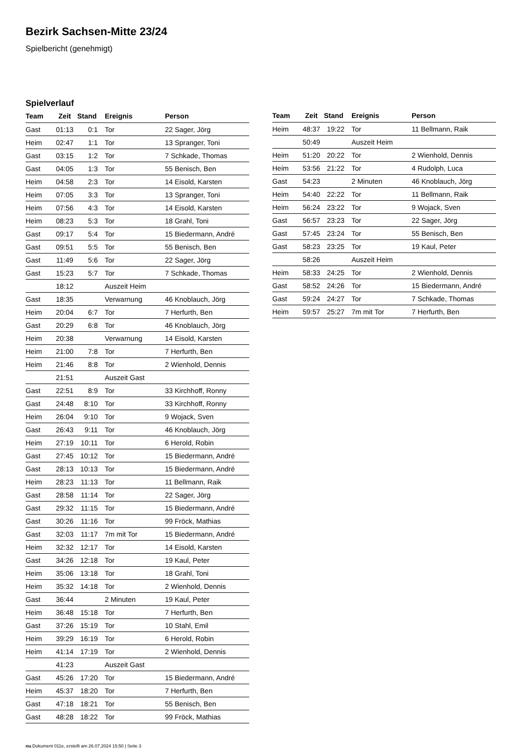Bezirk Sachsen-Mitte 23/24
Spielbericht (genehmigt)
Spielverlauf
| Team | Zeit | Stand | Ereignis | Person |
| --- | --- | --- | --- | --- |
| Gast | 01:13 | 0:1 | Tor | 22 Sager, Jörg |
| Heim | 02:47 | 1:1 | Tor | 13 Spranger, Toni |
| Gast | 03:15 | 1:2 | Tor | 7 Schkade, Thomas |
| Gast | 04:05 | 1:3 | Tor | 55 Benisch, Ben |
| Heim | 04:58 | 2:3 | Tor | 14 Eisold, Karsten |
| Heim | 07:05 | 3:3 | Tor | 13 Spranger, Toni |
| Heim | 07:56 | 4:3 | Tor | 14 Eisold, Karsten |
| Heim | 08:23 | 5:3 | Tor | 18 Grahl, Toni |
| Gast | 09:17 | 5:4 | Tor | 15 Biedermann, André |
| Gast | 09:51 | 5:5 | Tor | 55 Benisch, Ben |
| Gast | 11:49 | 5:6 | Tor | 22 Sager, Jörg |
| Gast | 15:23 | 5:7 | Tor | 7 Schkade, Thomas |
| | 18:12 | | Auszeit Heim | |
| Gast | 18:35 | | Verwarnung | 46 Knoblauch, Jörg |
| Heim | 20:04 | 6:7 | Tor | 7 Herfurth, Ben |
| Gast | 20:29 | 6:8 | Tor | 46 Knoblauch, Jörg |
| Heim | 20:38 | | Verwarnung | 14 Eisold, Karsten |
| Heim | 21:00 | 7:8 | Tor | 7 Herfurth, Ben |
| Heim | 21:46 | 8:8 | Tor | 2 Wienhold, Dennis |
| | 21:51 | | Auszeit Gast | |
| Gast | 22:51 | 8:9 | Tor | 33 Kirchhoff, Ronny |
| Gast | 24:48 | 8:10 | Tor | 33 Kirchhoff, Ronny |
| Heim | 26:04 | 9:10 | Tor | 9 Wojack, Sven |
| Gast | 26:43 | 9:11 | Tor | 46 Knoblauch, Jörg |
| Heim | 27:19 | 10:11 | Tor | 6 Herold, Robin |
| Gast | 27:45 | 10:12 | Tor | 15 Biedermann, André |
| Gast | 28:13 | 10:13 | Tor | 15 Biedermann, André |
| Heim | 28:23 | 11:13 | Tor | 11 Bellmann, Raik |
| Gast | 28:58 | 11:14 | Tor | 22 Sager, Jörg |
| Gast | 29:32 | 11:15 | Tor | 15 Biedermann, André |
| Gast | 30:26 | 11:16 | Tor | 99 Fröck, Mathias |
| Gast | 32:03 | 11:17 | 7m mit Tor | 15 Biedermann, André |
| Heim | 32:32 | 12:17 | Tor | 14 Eisold, Karsten |
| Gast | 34:26 | 12:18 | Tor | 19 Kaul, Peter |
| Heim | 35:06 | 13:18 | Tor | 18 Grahl, Toni |
| Heim | 35:32 | 14:18 | Tor | 2 Wienhold, Dennis |
| Gast | 36:44 | | 2 Minuten | 19 Kaul, Peter |
| Heim | 36:48 | 15:18 | Tor | 7 Herfurth, Ben |
| Gast | 37:26 | 15:19 | Tor | 10 Stahl, Emil |
| Heim | 39:29 | 16:19 | Tor | 6 Herold, Robin |
| Heim | 41:14 | 17:19 | Tor | 2 Wienhold, Dennis |
| | 41:23 | | Auszeit Gast | |
| Gast | 45:26 | 17:20 | Tor | 15 Biedermann, André |
| Heim | 45:37 | 18:20 | Tor | 7 Herfurth, Ben |
| Gast | 47:18 | 18:21 | Tor | 55 Benisch, Ben |
| Gast | 48:28 | 18:22 | Tor | 99 Fröck, Mathias |
| Team | Zeit | Stand | Ereignis | Person |
| --- | --- | --- | --- | --- |
| Heim | 48:37 | 19:22 | Tor | 11 Bellmann, Raik |
| | 50:49 | | Auszeit Heim | |
| Heim | 51:20 | 20:22 | Tor | 2 Wienhold, Dennis |
| Heim | 53:56 | 21:22 | Tor | 4 Rudolph, Luca |
| Gast | 54:23 | | 2 Minuten | 46 Knoblauch, Jörg |
| Heim | 54:40 | 22:22 | Tor | 11 Bellmann, Raik |
| Heim | 56:24 | 23:22 | Tor | 9 Wojack, Sven |
| Gast | 56:57 | 23:23 | Tor | 22 Sager, Jörg |
| Gast | 57:45 | 23:24 | Tor | 55 Benisch, Ben |
| Gast | 58:23 | 23:25 | Tor | 19 Kaul, Peter |
| | 58:26 | | Auszeit Heim | |
| Heim | 58:33 | 24:25 | Tor | 2 Wienhold, Dennis |
| Gast | 58:52 | 24:26 | Tor | 15 Biedermann, André |
| Gast | 59:24 | 24:27 | Tor | 7 Schkade, Thomas |
| Heim | 59:57 | 25:27 | 7m mit Tor | 7 Herfurth, Ben |
nu.Dokument 011e, erstellt am 26.07.2024 15:50 | Seite 3